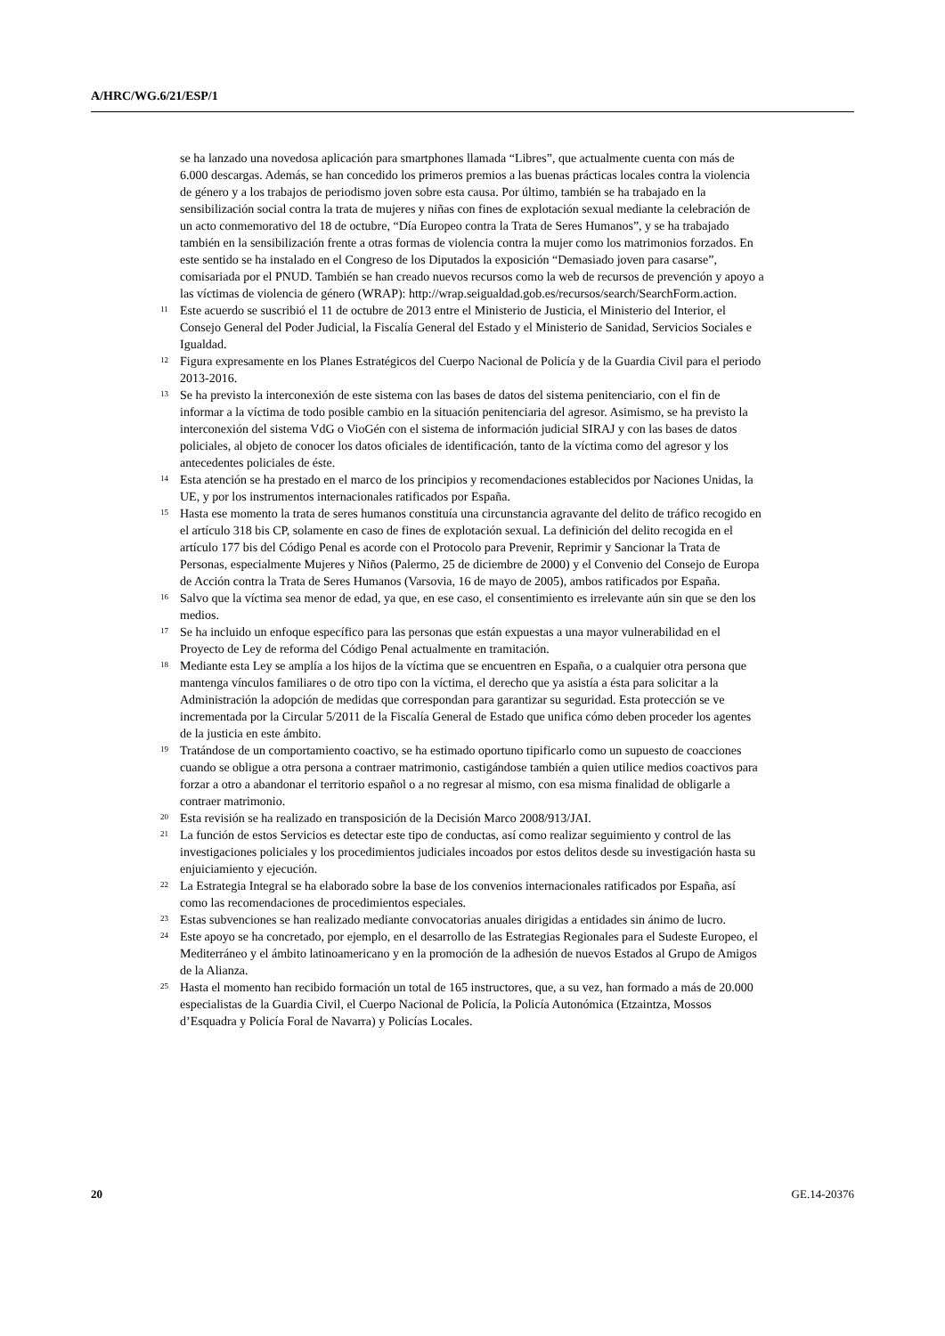A/HRC/WG.6/21/ESP/1
se ha lanzado una novedosa aplicación para smartphones llamada “Libres”, que actualmente cuenta con más de 6.000 descargas. Además, se han concedido los primeros premios a las buenas prácticas locales contra la violencia de género y a los trabajos de periodismo joven sobre esta causa. Por último, también se ha trabajado en la sensibilización social contra la trata de mujeres y niñas con fines de explotación sexual mediante la celebración de un acto conmemorativo del 18 de octubre, “Día Europeo contra la Trata de Seres Humanos”, y se ha trabajado también en la sensibilización frente a otras formas de violencia contra la mujer como los matrimonios forzados. En este sentido se ha instalado en el Congreso de los Diputados la exposición “Demasiado joven para casarse”, comisariada por el PNUD. También se han creado nuevos recursos como la web de recursos de prevención y apoyo a las víctimas de violencia de género (WRAP): http://wrap.seigualdad.gob.es/recursos/search/SearchForm.action.
<sup>11</sup> Este acuerdo se suscribió el 11 de octubre de 2013 entre el Ministerio de Justicia, el Ministerio del Interior, el Consejo General del Poder Judicial, la Fiscalía General del Estado y el Ministerio de Sanidad, Servicios Sociales e Igualdad.
<sup>12</sup> Figura expresamente en los Planes Estratégicos del Cuerpo Nacional de Policía y de la Guardia Civil para el periodo 2013-2016.
<sup>13</sup> Se ha previsto la interconexión de este sistema con las bases de datos del sistema penitenciario, con el fin de informar a la víctima de todo posible cambio en la situación penitenciaria del agresor. Asimismo, se ha previsto la interconexión del sistema VdG o VioGén con el sistema de información judicial SIRAJ y con las bases de datos policiales, al objeto de conocer los datos oficiales de identificación, tanto de la víctima como del agresor y los antecedentes policiales de éste.
<sup>14</sup> Esta atención se ha prestado en el marco de los principios y recomendaciones establecidos por Naciones Unidas, la UE, y por los instrumentos internacionales ratificados por España.
<sup>15</sup> Hasta ese momento la trata de seres humanos constituía una circunstancia agravante del delito de tráfico recogido en el artículo 318 bis CP, solamente en caso de fines de explotación sexual. La definición del delito recogida en el artículo 177 bis del Código Penal es acorde con el Protocolo para Prevenir, Reprimir y Sancionar la Trata de Personas, especialmente Mujeres y Niños (Palermo, 25 de diciembre de 2000) y el Convenio del Consejo de Europa de Acción contra la Trata de Seres Humanos (Varsovia, 16 de mayo de 2005), ambos ratificados por España.
<sup>16</sup> Salvo que la víctima sea menor de edad, ya que, en ese caso, el consentimiento es irrelevante aún sin que se den los medios.
<sup>17</sup> Se ha incluido un enfoque específico para las personas que están expuestas a una mayor vulnerabilidad en el Proyecto de Ley de reforma del Código Penal actualmente en tramitación.
<sup>18</sup> Mediante esta Ley se amplía a los hijos de la víctima que se encuentren en España, o a cualquier otra persona que mantenga vínculos familiares o de otro tipo con la víctima, el derecho que ya asistía a ésta para solicitar a la Administración la adopción de medidas que correspondan para garantizar su seguridad. Esta protección se ve incrementada por la Circular 5/2011 de la Fiscalía General de Estado que unifica cómo deben proceder los agentes de la justicia en este ámbito.
<sup>19</sup> Tratándose de un comportamiento coactivo, se ha estimado oportuno tipificarlo como un supuesto de coacciones cuando se obligue a otra persona a contraer matrimonio, castigándose también a quien utilice medios coactivos para forzar a otro a abandonar el territorio español o a no regresar al mismo, con esa misma finalidad de obligarle a contraer matrimonio.
<sup>20</sup> Esta revisión se ha realizado en transposición de la Decisión Marco 2008/913/JAI.
<sup>21</sup> La función de estos Servicios es detectar este tipo de conductas, así como realizar seguimiento y control de las investigaciones policiales y los procedimientos judiciales incoados por estos delitos desde su investigación hasta su enjuiciamiento y ejecución.
<sup>22</sup> La Estrategia Integral se ha elaborado sobre la base de los convenios internacionales ratificados por España, así como las recomendaciones de procedimientos especiales.
<sup>23</sup> Estas subvenciones se han realizado mediante convocatorias anuales dirigidas a entidades sin ánimo de lucro.
<sup>24</sup> Este apoyo se ha concretado, por ejemplo, en el desarrollo de las Estrategias Regionales para el Sudeste Europeo, el Mediterráneo y el ámbito latinoamericano y en la promoción de la adhesión de nuevos Estados al Grupo de Amigos de la Alianza.
<sup>25</sup> Hasta el momento han recibido formación un total de 165 instructores, que, a su vez, han formado a más de 20.000 especialistas de la Guardia Civil, el Cuerpo Nacional de Policía, la Policía Autonómica (Etzaintza, Mossos d’Esquadra y Policía Foral de Navarra) y Policías Locales.
20 GE.14-20376